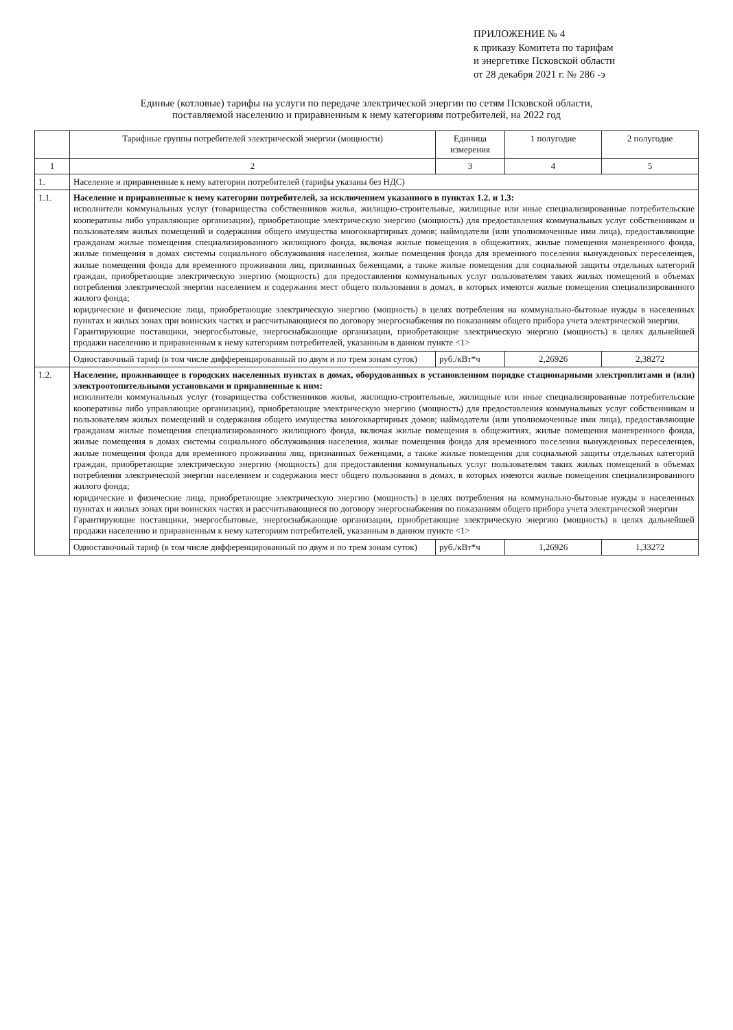ПРИЛОЖЕНИЕ № 4
к приказу Комитета по тарифам
и энергетике Псковской области
от 28 декабря 2021 г. № 286 -э
Единые (котловые) тарифы на услуги по передаче электрической энергии по сетям Псковской области,
поставляемой населению и приравненным к нему категориям потребителей, на 2022 год
| | Тарифные группы потребителей электрической энергии (мощности) | Единица измерения | 1 полугодие | 2 полугодие |
| --- | --- | --- | --- | --- |
| 1 | 2 | 3 | 4 | 5 |
| 1. | Население и приравненные к нему категории потребителей (тарифы указаны без НДС) | | | |
| 1.1. | Население и приравненные к нему категории потребителей, за исключением указанного в пунктах 1.2. и 1.3: исполнители коммунальных услуг (товарищества собственников жилья, жилищно-строительные, жилищные или иные специализированные потребительские кооперативы либо управляющие организации), приобретающие электрическую энергию (мощность) для предоставления коммунальных услуг собственникам и пользователям жилых помещений и содержания общего имущества многоквартирных домов; наймодатели (или уполномоченные ими лица), предоставляющие гражданам жилые помещения специализированного жилищного фонда, включая жилые помещения в общежитиях, жилые помещения маневренного фонда, жилые помещения в домах системы социального обслуживания населения, жилые помещения фонда для временного поселения вынужденных переселенцев, жилые помещения фонда для временного проживания лиц, признанных беженцами, а также жилые помещения для социальной защиты отдельных категорий граждан, приобретающие электрическую энергию (мощность) для предоставления коммунальных услуг пользователям таких жилых помещений в объемах потребления электрической энергии населением и содержания мест общего пользования в домах, в которых имеются жилые помещения специализированного жилого фонда; юридические и физические лица, приобретающие электрическую энергию (мощность) в целях потребления на коммунально-бытовые нужды в населенных пунктах и жилых зонах при воинских частях и рассчитывающиеся по договору энергоснабжения по показаниям общего прибора учета электрической энергии. Гарантирующие поставщики, энергосбытовые, энергоснабжающие организации, приобретающие электрическую энергию (мощность) в целях дальнейшей продажи населению и приравненным к нему категориям потребителей, указанным в данном пункте <1> | | | |
| | Одноставочный тариф (в том числе дифференцированный по двум и по трем зонам суток) | руб./кВт*ч | 2,26926 | 2,38272 |
| 1.2. | Население, проживающее в городских населенных пунктах в домах, оборудованных в установленном порядке стационарными электроплитами и (или) электроотопительными установками и приравненные к ним: исполнители коммунальных услуг (товарищества собственников жилья, жилищно-строительные, жилищные или иные специализированные потребительские кооперативы либо управляющие организации), приобретающие электрическую энергию (мощность) для предоставления коммунальных услуг собственникам и пользователям жилых помещений и содержания общего имущества многоквартирных домов; наймодатели (или уполномоченные ими лица), предоставляющие гражданам жилые помещения специализированного жилищного фонда, включая жилые помещения в общежитиях, жилые помещения маневренного фонда, жилые помещения в домах системы социального обслуживания населения, жилые помещения фонда для временного поселения вынужденных переселенцев, жилые помещения фонда для временного проживания лиц, признанных беженцами, а также жилые помещения для социальной защиты отдельных категорий граждан, приобретающие электрическую энергию (мощность) для предоставления коммунальных услуг пользователям таких жилых помещений в объемах потребления электрической энергии населением и содержания мест общего пользования в домах, в которых имеются жилые помещения специализированного жилого фонда; юридические и физические лица, приобретающие электрическую энергию (мощность) в целях потребления на коммунально-бытовые нужды в населенных пунктах и жилых зонах при воинских частях и рассчитывающиеся по договору энергоснабжения по показаниям общего прибора учета электрической энергии Гарантирующие поставщики, энергосбытовые, энергоснабжающие организации, приобретающие электрическую энергию (мощность) в целях дальнейшей продажи населению и приравненным к нему категориям потребителей, указанным в данном пункте <1> | | | |
| | Одноставочный тариф (в том числе дифференцированный по двум и по трем зонам суток) | руб./кВт*ч | 1,26926 | 1,33272 |